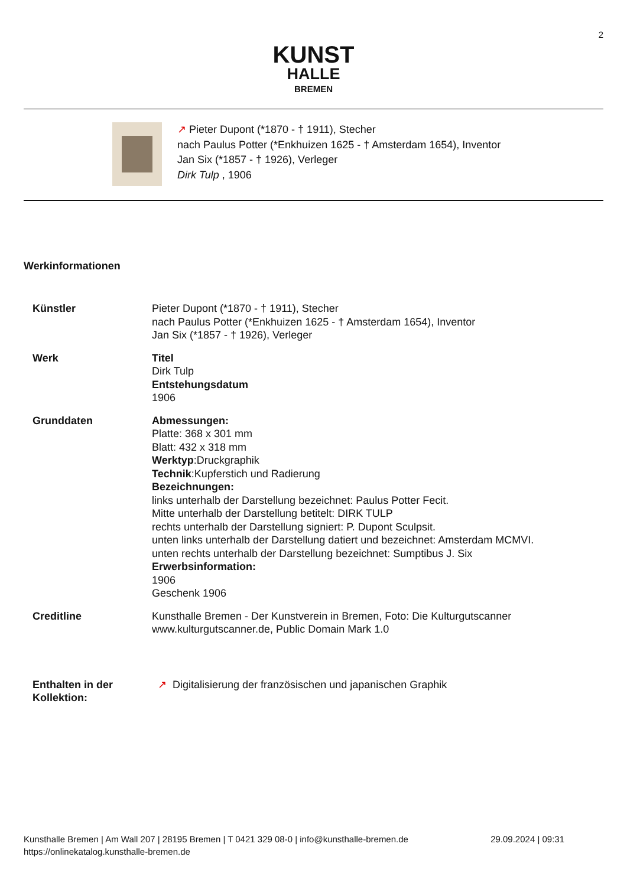2
KUNST
HALLE
BREMEN
↗ Pieter Dupont (*1870 - † 1911), Stecher
nach Paulus Potter (*Enkhuizen 1625 - † Amsterdam 1654), Inventor
Jan Six (*1857 - † 1926), Verleger
Dirk Tulp , 1906
Werkinformationen
| Künstler | Pieter Dupont (*1870 - † 1911), Stecher nach Paulus Potter (*Enkhuizen 1625 - † Amsterdam 1654), Inventor Jan Six (*1857 - † 1926), Verleger |
| Werk | Titel Dirk Tulp Entstehungsdatum 1906 |
| Grunddaten | Abmessungen: Platte: 368 x 301 mm Blatt: 432 x 318 mm Werktyp :Druckgraphik Technik :Kupferstich und Radierung Bezeichnungen: links unterhalb der Darstellung bezeichnet: Paulus Potter Fecit. Mitte unterhalb der Darstellung betitelt: DIRK TULP rechts unterhalb der Darstellung signiert: P. Dupont Sculpsit. unten links unterhalb der Darstellung datiert und bezeichnet: Amsterdam MCMVI. unten rechts unterhalb der Darstellung bezeichnet: Sumptibus J. Six Erwerbsinformation: 1906 Geschenk 1906 |
| Creditline | Kunsthalle Bremen - Der Kunstverein in Bremen, Foto: Die Kulturgutscanner www.kulturgutscanner.de, Public Domain Mark 1.0 |
| Enthalten in der Kollektion: | ↗ Digitalisierung der französischen und japanischen Graphik |
29.09.2024 | 09:31 Kunsthalle Bremen | Am Wall 207 | 28195 Bremen | T 0421 329 08-0 | info@kunsthalle-bremen.de
https://onlinekatalog.kunsthalle-bremen.de